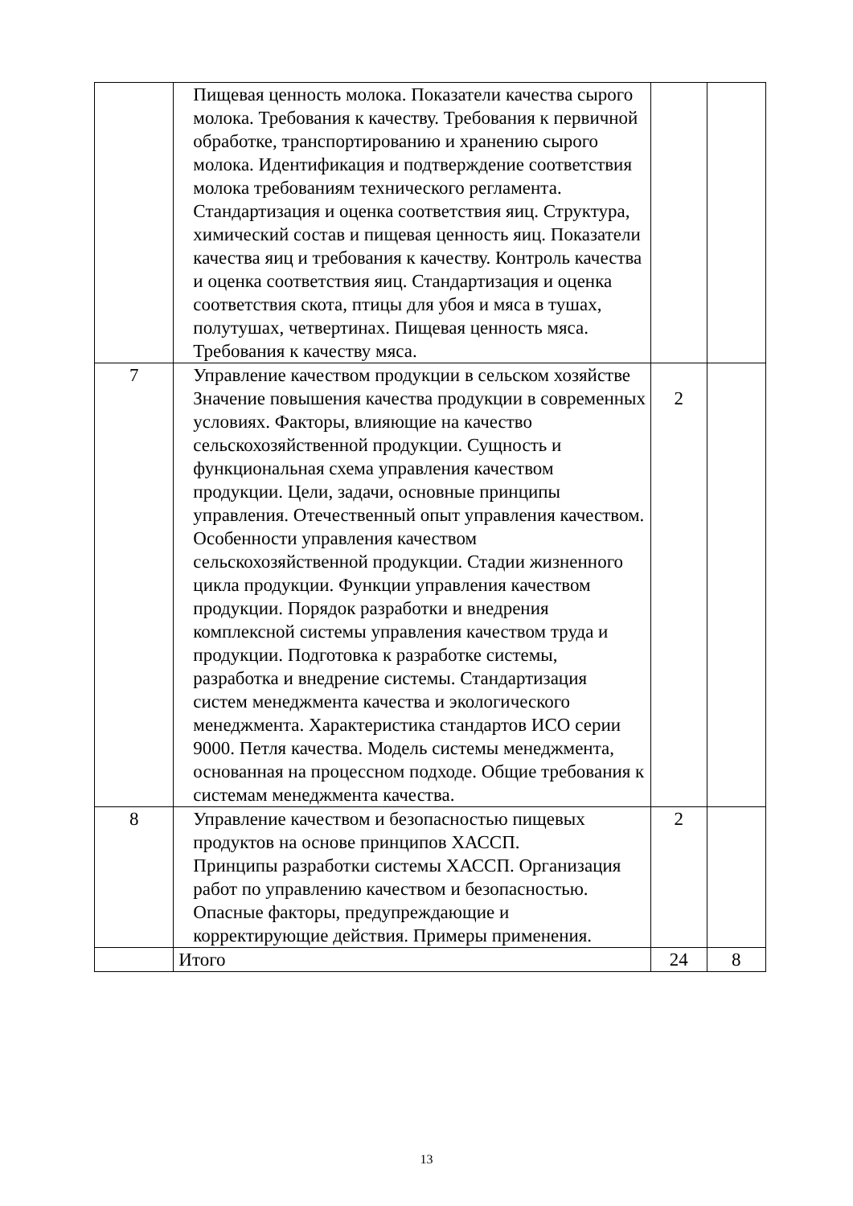| | Пищевая ценность молока. Показатели качества сырого молока. Требования к качеству. Требования к первичной обработке, транспортированию и хранению сырого молока. Идентификация и подтверждение соответствия молока требованиям технического регламента. Стандартизация и оценка соответствия яиц. Структура, химический состав и пищевая ценность яиц. Показатели качества яиц и требования к качеству. Контроль качества и оценка соответствия яиц. Стандартизация и оценка соответствия скота, птицы для убоя и мяса в тушах, полутушах, четвертинах. Пищевая ценность мяса. Требования к качеству мяса. | | |
| 7 | Управление качеством продукции в сельском хозяйстве Значение повышения качества продукции в современных условиях. Факторы, влияющие на качество сельскохозяйственной продукции. Сущность и функциональная схема управления качеством продукции. Цели, задачи, основные принципы управления. Отечественный опыт управления качеством. Особенности управления качеством сельскохозяйственной продукции. Стадии жизненного цикла продукции. Функции управления качеством продукции. Порядок разработки и внедрения комплексной системы управления качеством труда и продукции. Подготовка к разработке системы, разработка и внедрение системы. Стандартизация систем менеджмента качества и экологического менеджмента. Характеристика стандартов ИСО серии 9000. Петля качества. Модель системы менеджмента, основанная на процессном подходе. Общие требования к системам менеджмента качества. | 2 | |
| 8 | Управление качеством и безопасностью пищевых продуктов на основе принципов ХАССП. Принципы разработки системы ХАССП. Организация работ по управлению качеством и безопасностью. Опасные факторы, предупреждающие и корректирующие действия. Примеры применения. | 2 | |
| | Итого | 24 | 8 |
13